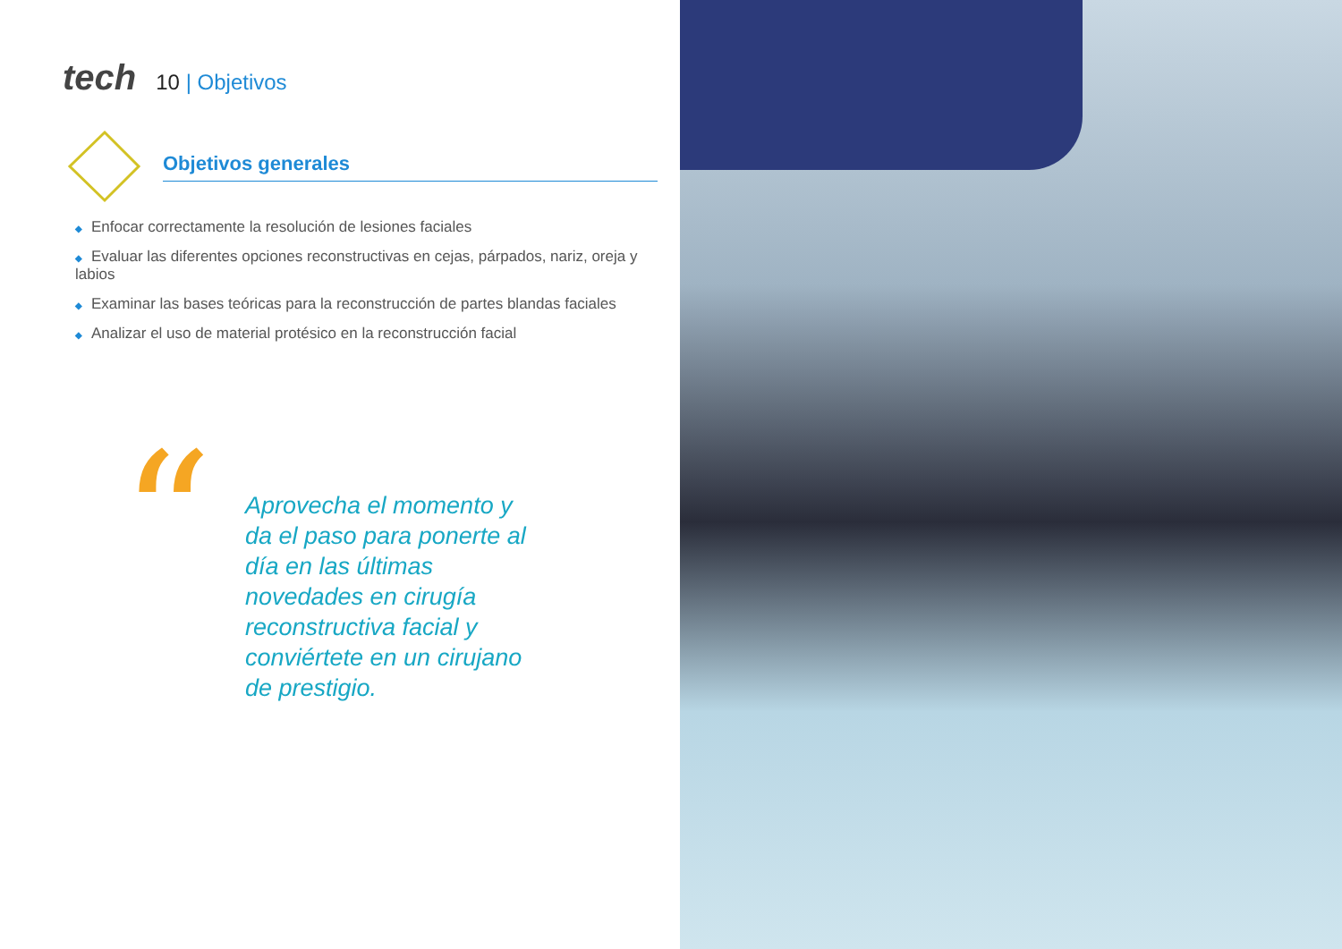tech 10 | Objetivos
Objetivos generales
◆ Enfocar correctamente la resolución de lesiones faciales
◆ Evaluar las diferentes opciones reconstructivas en cejas, párpados, nariz, oreja y labios
◆ Examinar las bases teóricas para la reconstrucción de partes blandas faciales
◆ Analizar el uso de material protésico en la reconstrucción facial
“
Aprovecha el momento y da el paso para ponerte al día en las últimas novedades en cirugía reconstructiva facial y conviértete en un cirujano de prestigio.